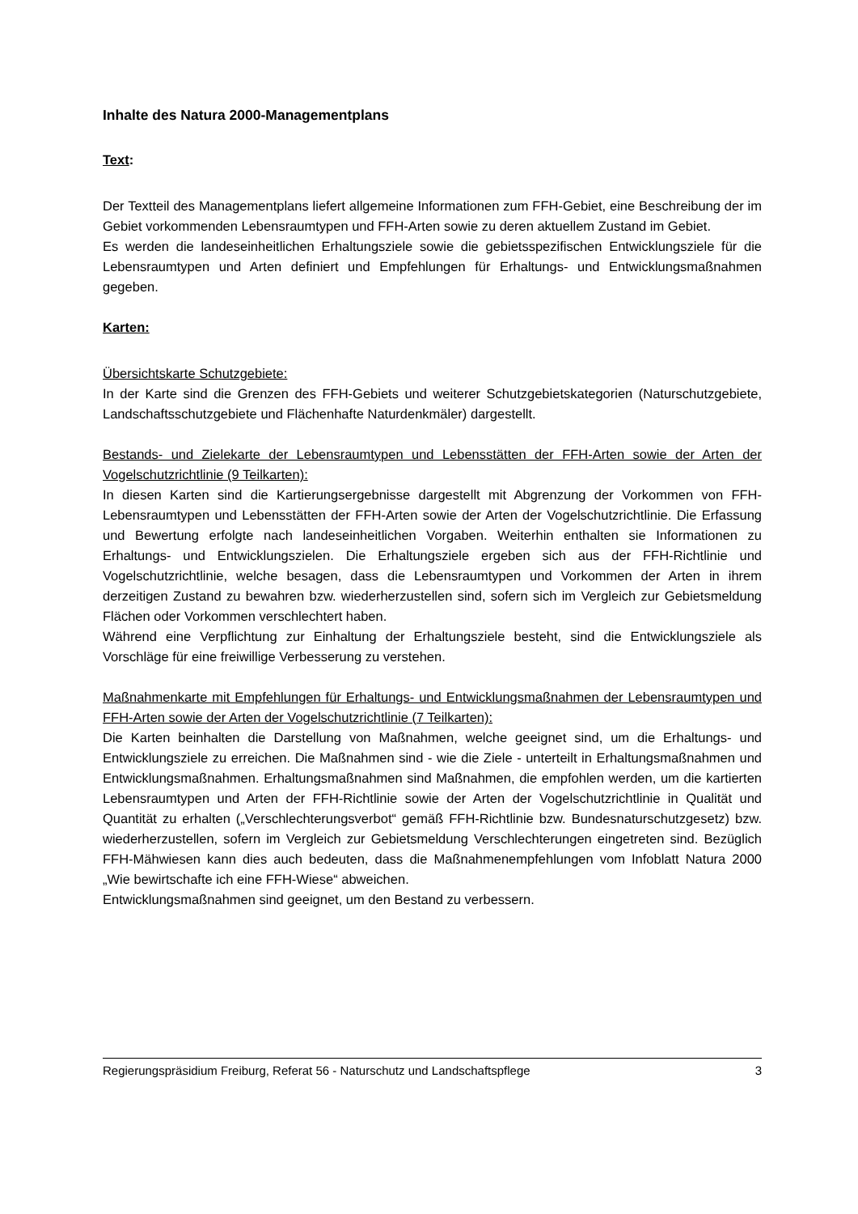Inhalte des Natura 2000-Managementplans
Text:
Der Textteil des Managementplans liefert allgemeine Informationen zum FFH-Gebiet, eine Beschreibung der im Gebiet vorkommenden Lebensraumtypen und FFH-Arten sowie zu deren aktuellem Zustand im Gebiet.
Es werden die landeseinheitlichen Erhaltungsziele sowie die gebietsspezifischen Entwicklungsziele für die Lebensraumtypen und Arten definiert und Empfehlungen für Erhaltungs- und Entwicklungsmaßnahmen gegeben.
Karten:
Übersichtskarte Schutzgebiete:
In der Karte sind die Grenzen des FFH-Gebiets und weiterer Schutzgebietskategorien (Naturschutzgebiete, Landschaftsschutzgebiete und Flächenhafte Naturdenkmäler) dargestellt.
Bestands- und Zielekarte der Lebensraumtypen und Lebensstätten der FFH-Arten sowie der Arten der Vogelschutzrichtlinie (9 Teilkarten):
In diesen Karten sind die Kartierungsergebnisse dargestellt mit Abgrenzung der Vorkommen von FFH-Lebensraumtypen und Lebensstätten der FFH-Arten sowie der Arten der Vogelschutzrichtlinie. Die Erfassung und Bewertung erfolgte nach landeseinheitlichen Vorgaben. Weiterhin enthalten sie Informationen zu Erhaltungs- und Entwicklungszielen. Die Erhaltungsziele ergeben sich aus der FFH-Richtlinie und Vogelschutzrichtlinie, welche besagen, dass die Lebensraumtypen und Vorkommen der Arten in ihrem derzeitigen Zustand zu bewahren bzw. wiederherzustellen sind, sofern sich im Vergleich zur Gebietsmeldung Flächen oder Vorkommen verschlechtert haben.
Während eine Verpflichtung zur Einhaltung der Erhaltungsziele besteht, sind die Entwicklungsziele als Vorschläge für eine freiwillige Verbesserung zu verstehen.
Maßnahmenkarte mit Empfehlungen für Erhaltungs- und Entwicklungsmaßnahmen der Lebensraumtypen und FFH-Arten sowie der Arten der Vogelschutzrichtlinie (7 Teilkarten):
Die Karten beinhalten die Darstellung von Maßnahmen, welche geeignet sind, um die Erhaltungs- und Entwicklungsziele zu erreichen. Die Maßnahmen sind - wie die Ziele - unterteilt in Erhaltungsmaßnahmen und Entwicklungsmaßnahmen. Erhaltungsmaßnahmen sind Maßnahmen, die empfohlen werden, um die kartierten Lebensraumtypen und Arten der FFH-Richtlinie sowie der Arten der Vogelschutzrichtlinie in Qualität und Quantität zu erhalten („Verschlechterungsverbot“ gemäß FFH-Richtlinie bzw. Bundesnaturschutzgesetz) bzw. wiederherzustellen, sofern im Vergleich zur Gebietsmeldung Verschlechterungen eingetreten sind. Bezüglich FFH-Mähwiesen kann dies auch bedeuten, dass die Maßnahmenempfehlungen vom Infoblatt Natura 2000 „Wie bewirtschafte ich eine FFH-Wiese“ abweichen.
Entwicklungsmaßnahmen sind geeignet, um den Bestand zu verbessern.
Regierungspräsidium Freiburg, Referat 56 - Naturschutz und Landschaftspflege 3